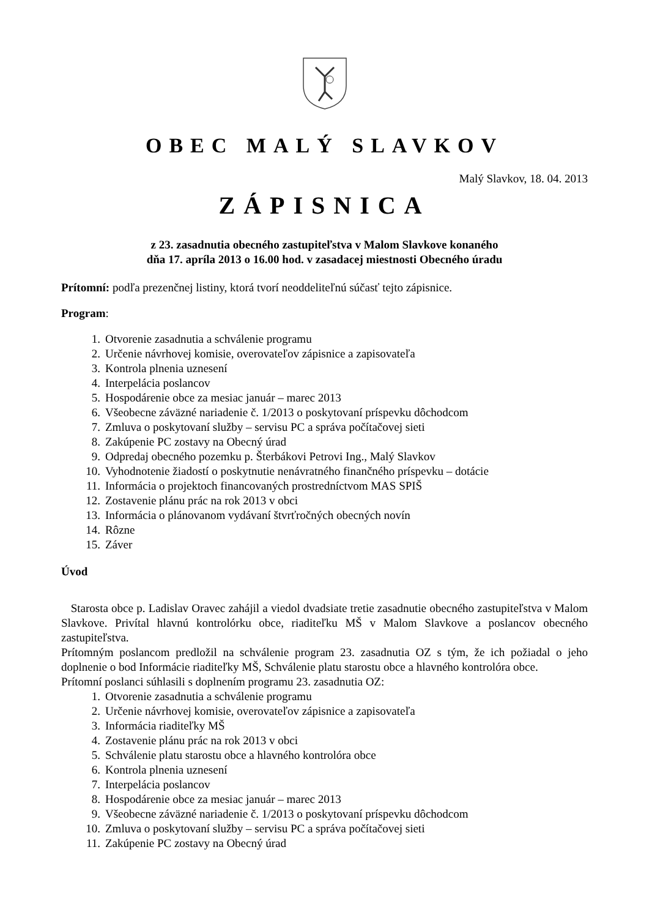OBEC MALÝ SLAVKOV
Malý Slavkov, 18. 04. 2013
ZÁPISNICA
z 23. zasadnutia obecného zastupiteľstva v Malom Slavkove konaného
dňa 17. apríla 2013 o 16.00 hod. v zasadacej miestnosti Obecného úradu
Prítomní: podľa prezenčnej listiny, ktorá tvorí neoddeliteľnú súčasť tejto zápisnice.
Program:
1. Otvorenie zasadnutia a schválenie programu
2. Určenie návrhovej komisie, overovateľov zápisnice a zapisovateľa
3. Kontrola plnenia uznesení
4. Interpelácia poslancov
5. Hospodárenie obce za mesiac január – marec 2013
6. Všeobecne záväzné nariadenie č. 1/2013 o poskytovaní príspevku dôchodcom
7. Zmluva o poskytovaní služby – servisu PC a správa počítačovej sieti
8. Zakúpenie PC zostavy na Obecný úrad
9. Odpredaj obecného pozemku p. Šterbákovi Petrovi Ing., Malý Slavkov
10. Vyhodnotenie žiadostí o poskytnutie nenávratného finančného príspevku – dotácie
11. Informácia o projektoch financovaných prostredníctvom MAS SPIŠ
12. Zostavenie plánu prác na rok 2013 v obci
13. Informácia o plánovanom vydávaní štvrťročných obecných novín
14. Rôzne
15. Záver
Úvod
Starosta obce p. Ladislav Oravec zahájil a viedol dvadsiate tretie zasadnutie obecného zastupiteľstva v Malom Slavkove. Privítal hlavnú kontrolórku obce, riaditeľku MŠ v Malom Slavkove a poslancov obecného zastupiteľstva.
Prítomným poslancom predložil na schválenie program 23. zasadnutia OZ s tým, že ich požiadal o jeho doplnenie o bod Informácie riaditeľky MŠ, Schválenie platu starostu obce a hlavného kontrolóra obce.
Prítomní poslanci súhlasili s doplnením programu 23. zasadnutia OZ:
1. Otvorenie zasadnutia a schválenie programu
2. Určenie návrhovej komisie, overovateľov zápisnice a zapisovateľa
3. Informácia riaditeľky MŠ
4. Zostavenie plánu prác na rok 2013 v obci
5. Schválenie platu starostu obce a hlavného kontrolóra obce
6. Kontrola plnenia uznesení
7. Interpelácia poslancov
8. Hospodárenie obce za mesiac január – marec 2013
9. Všeobecne záväzné nariadenie č. 1/2013 o poskytovaní príspevku dôchodcom
10. Zmluva o poskytovaní služby – servisu PC a správa počítačovej sieti
11. Zakúpenie PC zostavy na Obecný úrad